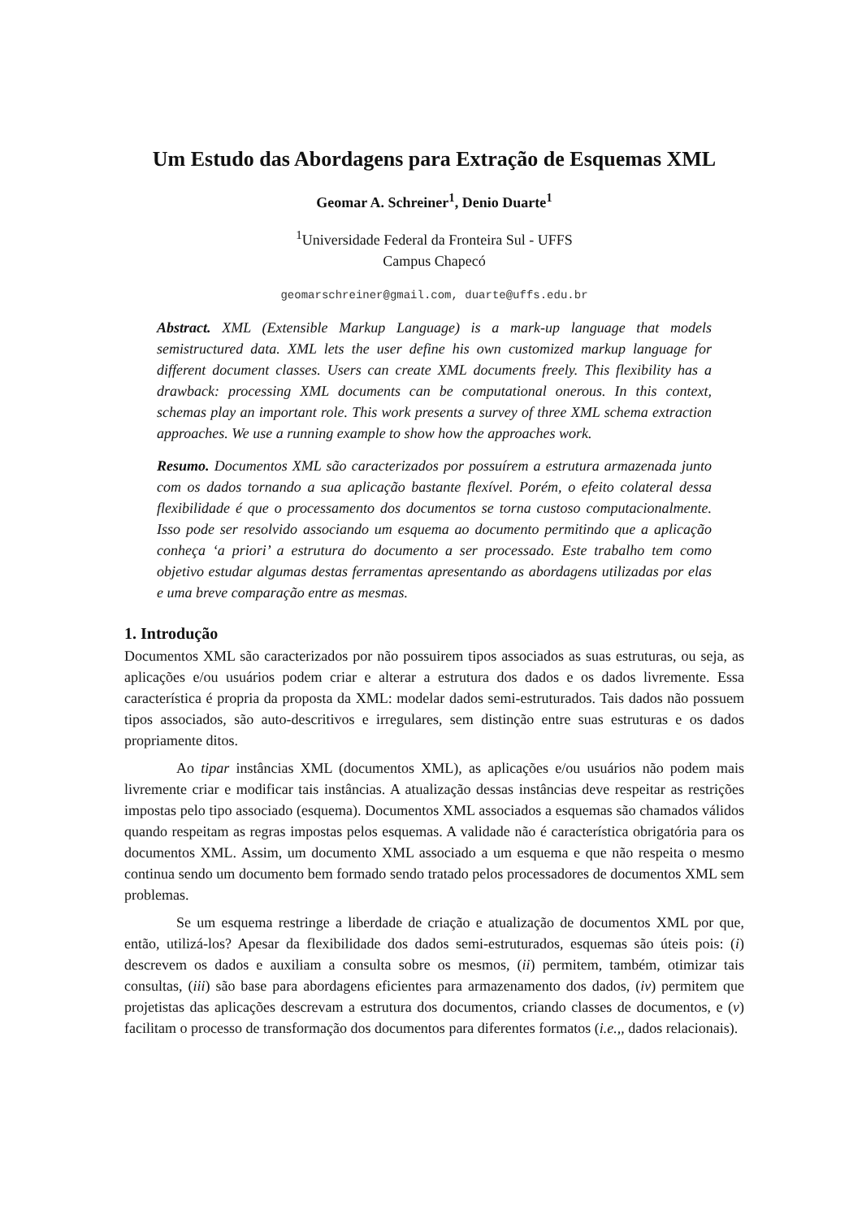Um Estudo das Abordagens para Extração de Esquemas XML
Geomar A. Schreiner<sup>1</sup>, Denio Duarte<sup>1</sup>
<sup>1</sup> Universidade Federal da Fronteira Sul - UFFS
Campus Chapecó
geomarschreiner@gmail.com, duarte@uffs.edu.br
Abstract. XML (Extensible Markup Language) is a mark-up language that models semistructured data. XML lets the user define his own customized markup language for different document classes. Users can create XML documents freely. This flexibility has a drawback: processing XML documents can be computational onerous. In this context, schemas play an important role. This work presents a survey of three XML schema extraction approaches. We use a running example to show how the approaches work.
Resumo. Documentos XML são caracterizados por possuírem a estrutura armazenada junto com os dados tornando a sua aplicação bastante flexível. Porém, o efeito colateral dessa flexibilidade é que o processamento dos documentos se torna custoso computacionalmente. Isso pode ser resolvido associando um esquema ao documento permitindo que a aplicação conheça ‘a priori’ a estrutura do documento a ser processado. Este trabalho tem como objetivo estudar algumas destas ferramentas apresentando as abordagens utilizadas por elas e uma breve comparação entre as mesmas.
1. Introdução
Documentos XML são caracterizados por não possuirem tipos associados as suas estruturas, ou seja, as aplicações e/ou usuários podem criar e alterar a estrutura dos dados e os dados livremente. Essa característica é propria da proposta da XML: modelar dados semi-estruturados. Tais dados não possuem tipos associados, são auto-descritivos e irregulares, sem distinção entre suas estruturas e os dados propriamente ditos.
Ao tipar instâncias XML (documentos XML), as aplicações e/ou usuários não podem mais livremente criar e modificar tais instâncias. A atualização dessas instâncias deve respeitar as restrições impostas pelo tipo associado (esquema). Documentos XML associados a esquemas são chamados válidos quando respeitam as regras impostas pelos esquemas. A validade não é característica obrigatória para os documentos XML. Assim, um documento XML associado a um esquema e que não respeita o mesmo continua sendo um documento bem formado sendo tratado pelos processadores de documentos XML sem problemas.
Se um esquema restringe a liberdade de criação e atualização de documentos XML por que, então, utilizá-los? Apesar da flexibilidade dos dados semi-estruturados, esquemas são úteis pois: (i) descrevem os dados e auxiliam a consulta sobre os mesmos, (ii) permitem, também, otimizar tais consultas, (iii) são base para abordagens eficientes para armazenamento dos dados, (iv) permitem que projetistas das aplicações descrevam a estrutura dos documentos, criando classes de documentos, e (v) facilitam o processo de transformação dos documentos para diferentes formatos (i.e.,, dados relacionais).